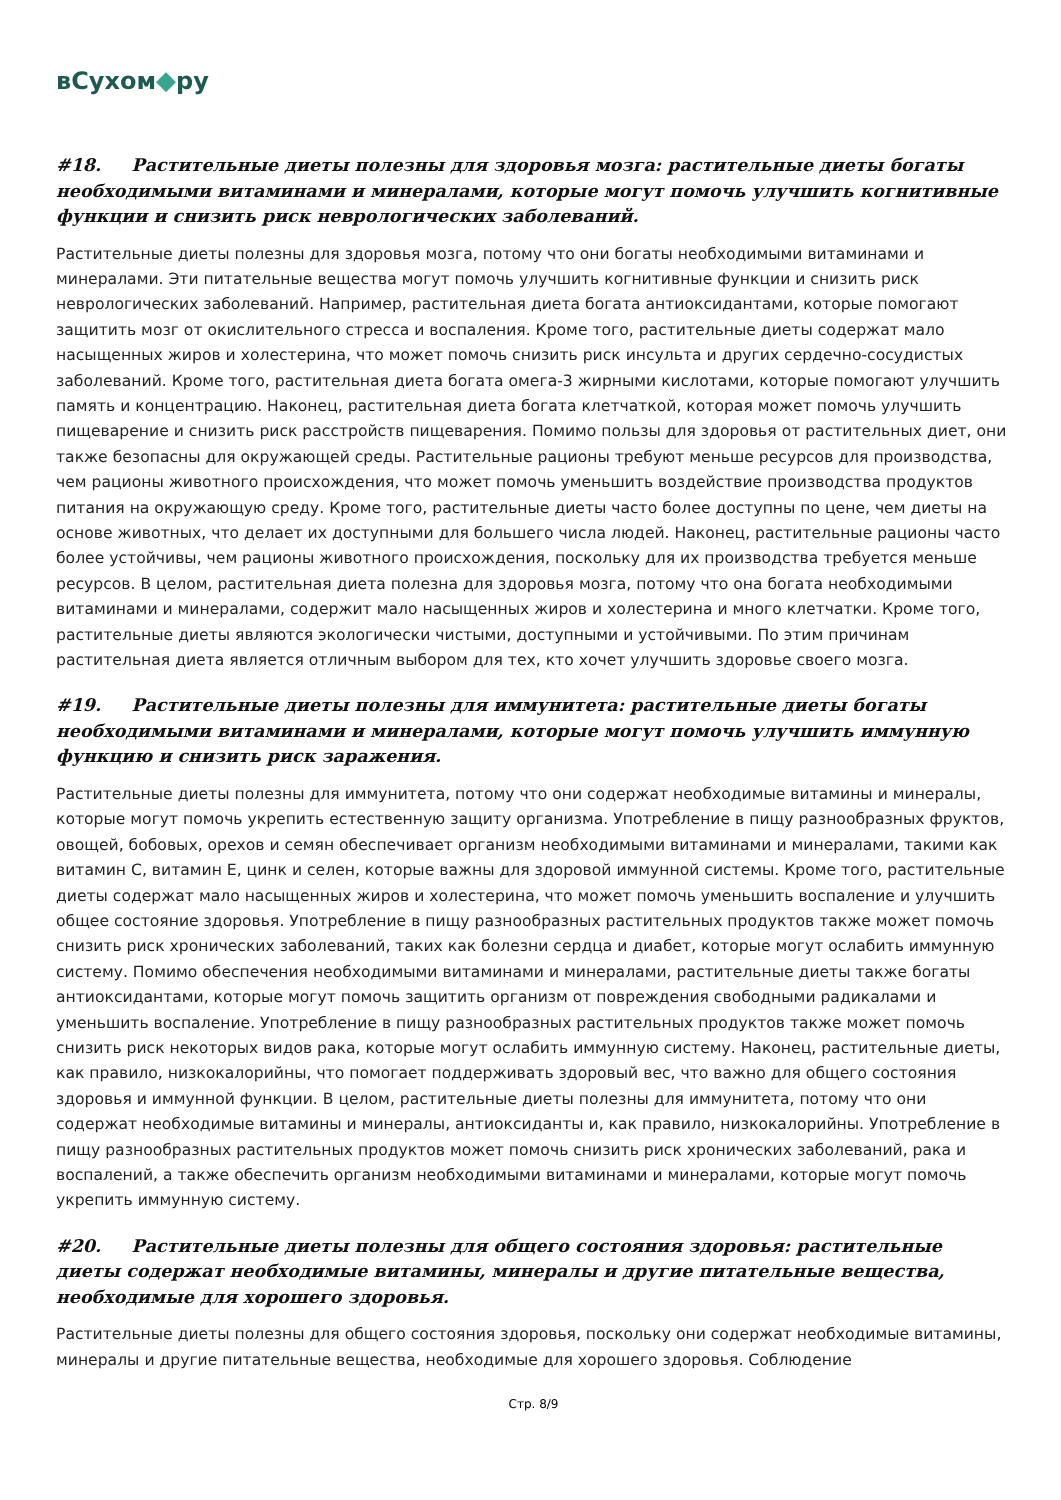вСухом◆ру
#18. Растительные диеты полезны для здоровья мозга: растительные диеты богаты необходимыми витаминами и минералами, которые могут помочь улучшить когнитивные функции и снизить риск неврологических заболеваний.
Растительные диеты полезны для здоровья мозга, потому что они богаты необходимыми витаминами и минералами. Эти питательные вещества могут помочь улучшить когнитивные функции и снизить риск неврологических заболеваний. Например, растительная диета богата антиоксидантами, которые помогают защитить мозг от окислительного стресса и воспаления. Кроме того, растительные диеты содержат мало насыщенных жиров и холестерина, что может помочь снизить риск инсульта и других сердечно-сосудистых заболеваний. Кроме того, растительная диета богата омега-3 жирными кислотами, которые помогают улучшить память и концентрацию. Наконец, растительная диета богата клетчаткой, которая может помочь улучшить пищеварение и снизить риск расстройств пищеварения. Помимо пользы для здоровья от растительных диет, они также безопасны для окружающей среды. Растительные рационы требуют меньше ресурсов для производства, чем рационы животного происхождения, что может помочь уменьшить воздействие производства продуктов питания на окружающую среду. Кроме того, растительные диеты часто более доступны по цене, чем диеты на основе животных, что делает их доступными для большего числа людей. Наконец, растительные рационы часто более устойчивы, чем рационы животного происхождения, поскольку для их производства требуется меньше ресурсов. В целом, растительная диета полезна для здоровья мозга, потому что она богата необходимыми витаминами и минералами, содержит мало насыщенных жиров и холестерина и много клетчатки. Кроме того, растительные диеты являются экологически чистыми, доступными и устойчивыми. По этим причинам растительная диета является отличным выбором для тех, кто хочет улучшить здоровье своего мозга.
#19. Растительные диеты полезны для иммунитета: растительные диеты богаты необходимыми витаминами и минералами, которые могут помочь улучшить иммунную функцию и снизить риск заражения.
Растительные диеты полезны для иммунитета, потому что они содержат необходимые витамины и минералы, которые могут помочь укрепить естественную защиту организма. Употребление в пищу разнообразных фруктов, овощей, бобовых, орехов и семян обеспечивает организм необходимыми витаминами и минералами, такими как витамин C, витамин E, цинк и селен, которые важны для здоровой иммунной системы. Кроме того, растительные диеты содержат мало насыщенных жиров и холестерина, что может помочь уменьшить воспаление и улучшить общее состояние здоровья. Употребление в пищу разнообразных растительных продуктов также может помочь снизить риск хронических заболеваний, таких как болезни сердца и диабет, которые могут ослабить иммунную систему. Помимо обеспечения необходимыми витаминами и минералами, растительные диеты также богаты антиоксидантами, которые могут помочь защитить организм от повреждения свободными радикалами и уменьшить воспаление. Употребление в пищу разнообразных растительных продуктов также может помочь снизить риск некоторых видов рака, которые могут ослабить иммунную систему. Наконец, растительные диеты, как правило, низкокалорийны, что помогает поддерживать здоровый вес, что важно для общего состояния здоровья и иммунной функции. В целом, растительные диеты полезны для иммунитета, потому что они содержат необходимые витамины и минералы, антиоксиданты и, как правило, низкокалорийны. Употребление в пищу разнообразных растительных продуктов может помочь снизить риск хронических заболеваний, рака и воспалений, а также обеспечить организм необходимыми витаминами и минералами, которые могут помочь укрепить иммунную систему.
#20. Растительные диеты полезны для общего состояния здоровья: растительные диеты содержат необходимые витамины, минералы и другие питательные вещества, необходимые для хорошего здоровья.
Растительные диеты полезны для общего состояния здоровья, поскольку они содержат необходимые витамины, минералы и другие питательные вещества, необходимые для хорошего здоровья. Соблюдение
Стр. 8/9